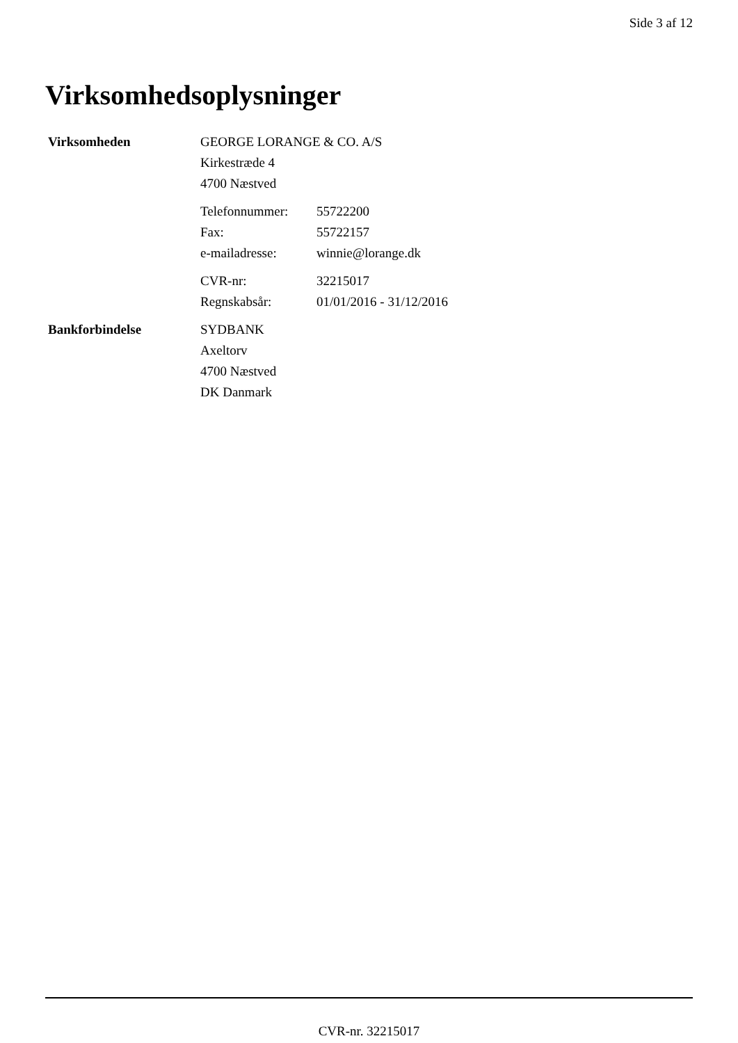Side 3 af 12
Virksomhedsoplysninger
Virksomheden GEORGE LORANGE & CO. A/S
Kirkestræde 4
4700 Næstved
| Telefonnummer: | 55722200 |
| Fax: | 55722157 |
| e-mailadresse: | winnie@lorange.dk |
| CVR-nr: | 32215017 |
| Regnskabsår: | 01/01/2016 - 31/12/2016 |
Bankforbindelse SYDBANK
Axeltorv
4700 Næstved
DK Danmark
CVR-nr. 32215017